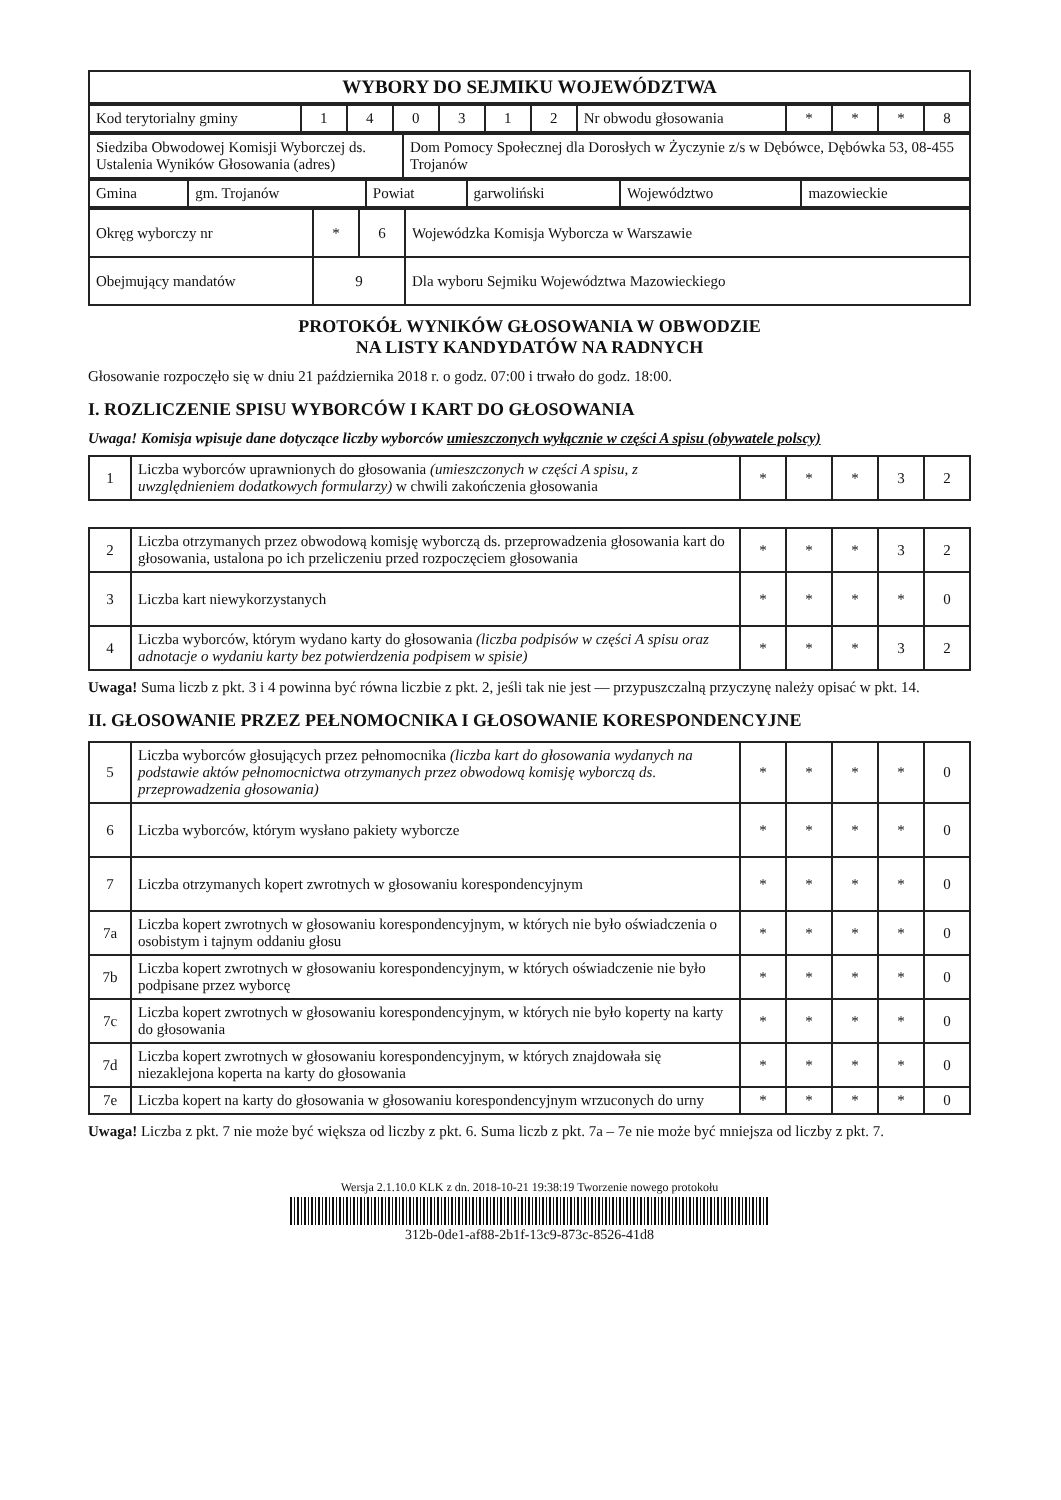| WYBORY DO SEJMIKU WOJEWÓDZTWA |
| Kod terytorialny gminy | 1 | 4 | 0 | 3 | 1 | 2 | Nr obwodu głosowania | * | * | * | 8 |
| Siedziba Obwodowej Komisji Wyborczej ds. Ustalenia Wyników Głosowania (adres) | Dom Pomocy Społecznej dla Dorosłych w Życzynie z/s w Dębówce, Dębówka 53, 08-455 Trojanów |
| Gmina | gm. Trojanów | Powiat | garwoliński | Województwo | mazowieckie |
| Okręg wyborczy nr | * | 6 | Wojewódzka Komisja Wyborcza w Warszawie |
| Obejmujący mandatów | 9 | | Dla wyboru Sejmiku Województwa Mazowieckiego |
PROTOKÓŁ WYNIKÓW GŁOSOWANIA W OBWODZIE
NA LISTY KANDYDATÓW NA RADNYCH
Głosowanie rozpoczęło się w dniu 21 października 2018 r. o godz. 07:00 i trwało do godz. 18:00.
I. ROZLICZENIE SPISU WYBORCÓW I KART DO GŁOSOWANIA
Uwaga! Komisja wpisuje dane dotyczące liczby wyborców umieszczonych wyłącznie w części A spisu (obywatele polscy)
| 1 | Liczba wyborców uprawnionych do głosowania (umieszczonych w części A spisu, z uwzględnieniem dodatkowych formularzy) w chwili zakończenia głosowania | * | * | * | 3 | 2 |
| 2 | Liczba otrzymanych przez obwodową komisję wyborczą ds. przeprowadzenia głosowania kart do głosowania, ustalona po ich przeliczeniu przed rozpoczęciem głosowania | * | * | * | 3 | 2 |
| 3 | Liczba kart niewykorzystanych | * | * | * | * | 0 |
| 4 | Liczba wyborców, którym wydano karty do głosowania (liczba podpisów w części A spisu oraz adnotacje o wydaniu karty bez potwierdzenia podpisem w spisie) | * | * | * | 3 | 2 |
Uwaga! Suma liczb z pkt. 3 i 4 powinna być równa liczbie z pkt. 2, jeśli tak nie jest — przypuszczalną przyczynę należy opisać w pkt. 14.
II. GŁOSOWANIE PRZEZ PEŁNOMOCNIKA I GŁOSOWANIE KORESPONDENCYJNE
| 5 | Liczba wyborców głosujących przez pełnomocnika (liczba kart do głosowania wydanych na podstawie aktów pełnomocnictwa otrzymanych przez obwodową komisję wyborczą ds. przeprowadzenia głosowania) | * | * | * | * | 0 |
| 6 | Liczba wyborców, którym wysłano pakiety wyborcze | * | * | * | * | 0 |
| 7 | Liczba otrzymanych kopert zwrotnych w głosowaniu korespondencyjnym | * | * | * | * | 0 |
| 7a | Liczba kopert zwrotnych w głosowaniu korespondencyjnym, w których nie było oświadczenia o osobistym i tajnym oddaniu głosu | * | * | * | * | 0 |
| 7b | Liczba kopert zwrotnych w głosowaniu korespondencyjnym, w których oświadczenie nie było podpisane przez wyborcę | * | * | * | * | 0 |
| 7c | Liczba kopert zwrotnych w głosowaniu korespondencyjnym, w których nie było koperty na karty do głosowania | * | * | * | * | 0 |
| 7d | Liczba kopert zwrotnych w głosowaniu korespondencyjnym, w których znajdowała się niezaklejona koperta na karty do głosowania | * | * | * | * | 0 |
| 7e | Liczba kopert na karty do głosowania w głosowaniu korespondencyjnym wrzuconych do urny | * | * | * | * | 0 |
Uwaga! Liczba z pkt. 7 nie może być większa od liczby z pkt. 6. Suma liczb z pkt. 7a – 7e nie może być mniejsza od liczby z pkt. 7.
Wersja 2.1.10.0 KLK z dn. 2018-10-21 19:38:19 Tworzenie nowego protokołu
312b-0de1-af88-2b1f-13c9-873c-8526-41d8